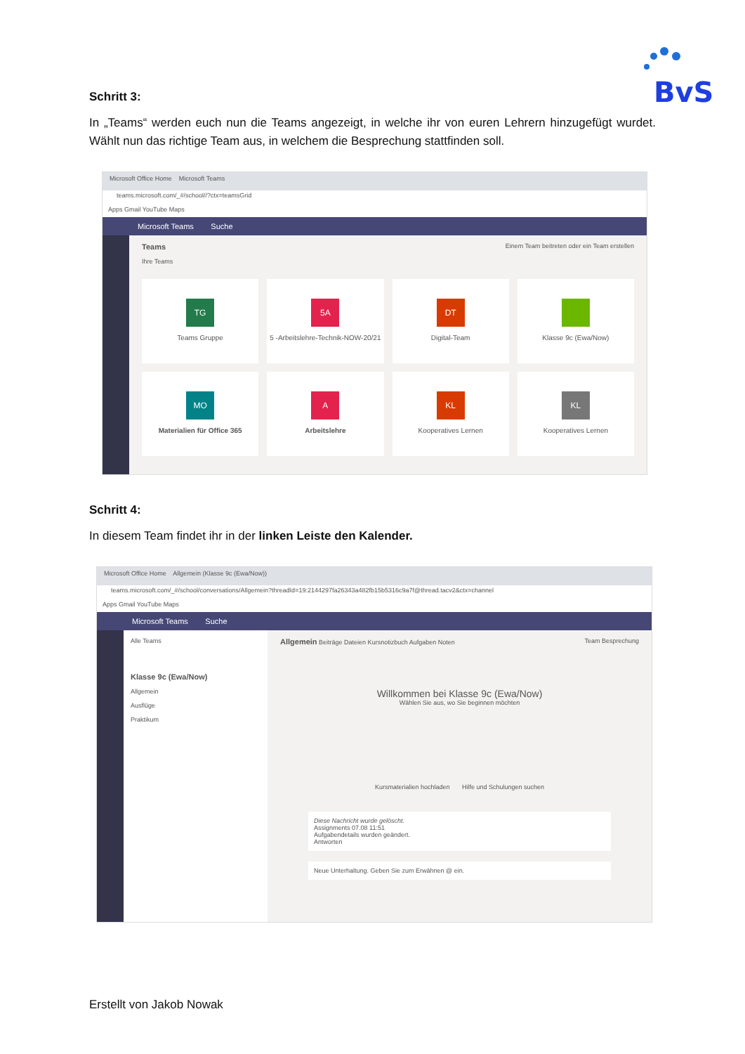BvS
Schritt 3:
In „Teams“ werden euch nun die Teams angezeigt, in welche ihr von euren Lehrern hinzugefügt wurdet. Wählt nun das richtige Team aus, in welchem die Besprechung stattfinden soll.
Microsoft Office Home Microsoft Teams
teams.microsoft.com/_#/school//?ctx=teamsGrid
Apps Gmail YouTube Maps
Microsoft Teams Suche
Teams Einem Team beitreten oder ein Team erstellen
Ihre Teams
TG
Teams Gruppe
5A
5 -Arbeitslehre-Technik-NOW-20/21
DT
Digital-Team
Klasse 9c (Ewa/Now)
MO
Materialien für Office 365
A
Arbeitslehre
KL
Kooperatives Lernen
KL
Kooperatives Lernen
Schritt 4:
In diesem Team findet ihr in der linken Leiste den Kalender.
Microsoft Office Home Allgemein (Klasse 9c (Ewa/Now))
teams.microsoft.com/_#/school/conversations/Allgemein?threadId=19:2144297fa26343a482fb15b5316c9a7f@thread.tacv2&ctx=channel
Apps Gmail YouTube Maps
Microsoft Teams Suche
Alle Teams
Klasse 9c (Ewa/Now)
Allgemein
Ausflüge
Praktikum
Allgemein Beiträge Dateien Kursnotizbuch Aufgaben Noten Team Besprechung
Willkommen bei Klasse 9c (Ewa/Now)
Wählen Sie aus, wo Sie beginnen möchten
Kursmaterialien hochladen Hilfe und Schulungen suchen
Diese Nachricht wurde gelöscht.
Assignments 07.08 11:51
Aufgabendetails wurden geändert.
Antworten
Neue Unterhaltung. Geben Sie zum Erwähnen @ ein.
Erstellt von Jakob Nowak